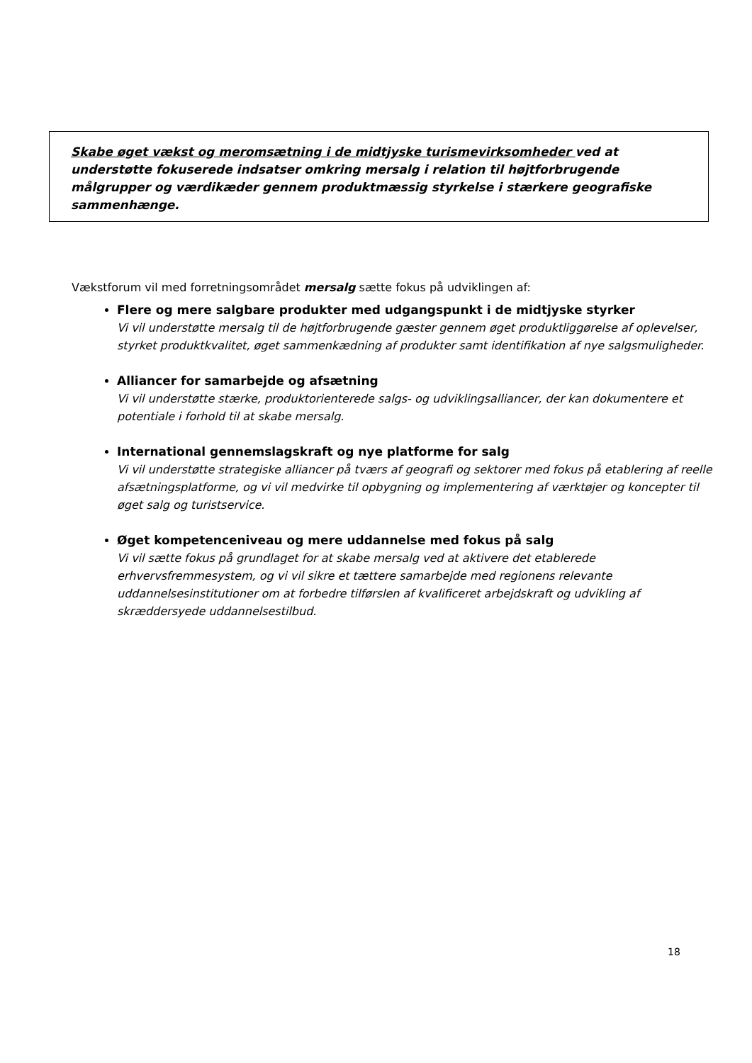Skabe øget vækst og meromsætning i de midtjyske turismevirksomheder ved at understøtte fokuserede indsatser omkring mersalg i relation til højtforbrugende målgrupper og værdikæder gennem produktmæssig styrkelse i stærkere geografiske sammenhænge.
Vækstforum vil med forretningsområdet mersalg sætte fokus på udviklingen af:
Flere og mere salgbare produkter med udgangspunkt i de midtjyske styrker
Vi vil understøtte mersalg til de højtforbrugende gæster gennem øget produktliggørelse af oplevelser, styrket produktkvalitet, øget sammenkædning af produkter samt identifikation af nye salgsmuligheder.
Alliancer for samarbejde og afsætning
Vi vil understøtte stærke, produktorienterede salgs- og udviklingsalliancer, der kan dokumentere et potentiale i forhold til at skabe mersalg.
International gennemslagskraft og nye platforme for salg
Vi vil understøtte strategiske alliancer på tværs af geografi og sektorer med fokus på etablering af reelle afsætningsplatforme, og vi vil medvirke til opbygning og implementering af værktøjer og koncepter til øget salg og turistservice.
Øget kompetenceniveau og mere uddannelse med fokus på salg
Vi vil sætte fokus på grundlaget for at skabe mersalg ved at aktivere det etablerede erhvervsfremmesystem, og vi vil sikre et tættere samarbejde med regionens relevante uddannelsesinstitutioner om at forbedre tilførslen af kvalificeret arbejdskraft og udvikling af skræddersyede uddannelsestilbud.
18